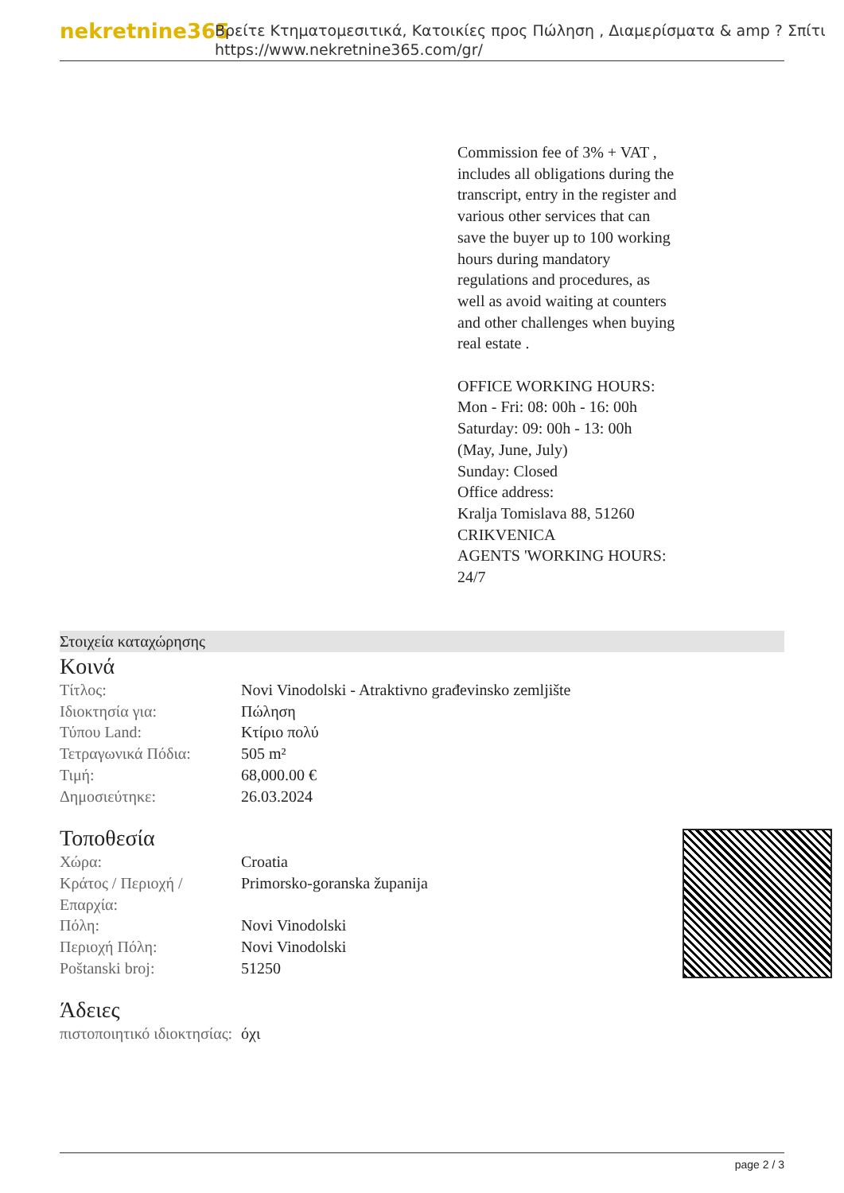nekretnine365
Βρείτε Κτηματομεσιτικά, Κατοικίες προς Πώληση , Διαμερίσματα & amp ? Σπίτι
https://www.nekretnine365.com/gr/
Commission fee of 3% + VAT , includes all obligations during the transcript, entry in the register and various other services that can save the buyer up to 100 working hours during mandatory regulations and procedures, as well as avoid waiting at counters and other challenges when buying real estate .
OFFICE WORKING HOURS:
Mon - Fri: 08: 00h - 16: 00h
Saturday: 09: 00h - 13: 00h
(May, June, July)
Sunday: Closed
Office address:
Kralja Tomislava 88, 51260 CRIKVENICA
AGENTS 'WORKING HOURS: 24/7
Στοιχεία καταχώρησης
Κοινά
| Τίτλος: | Novi Vinodolski - Atraktivno građevinsko zemljište |
| Ιδιοκτησία για: | Πώληση |
| Τύπου Land: | Κτίριο πολύ |
| Τετραγωνικά Πόδια: | 505 m² |
| Τιμή: | 68,000.00 € |
| Δημοσιεύτηκε: | 26.03.2024 |
Τοποθεσία
| Χώρα: | Croatia |
| Κράτος / Περιοχή / Επαρχία: | Primorsko-goranska županija |
| Πόλη: | Novi Vinodolski |
| Περιοχή Πόλη: | Novi Vinodolski |
| Poštanski broj: | 51250 |
Άδειες
| πιστοποιητικό ιδιοκτησίας: | όχι |
page 2 / 3